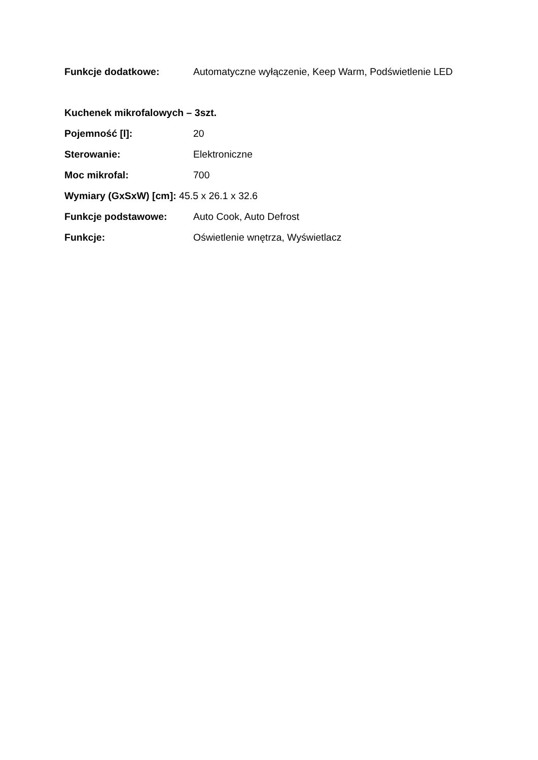Funkcje dodatkowe: Automatyczne wyłączenie, Keep Warm, Podświetlenie LED
Kuchenek mikrofalowych – 3szt.
Pojemność [l]: 20
Sterowanie: Elektroniczne
Moc mikrofal: 700
Wymiary (GxSxW) [cm]: 45.5 x 26.1 x 32.6
Funkcje podstawowe: Auto Cook, Auto Defrost
Funkcje: Oświetlenie wnętrza, Wyświetlacz